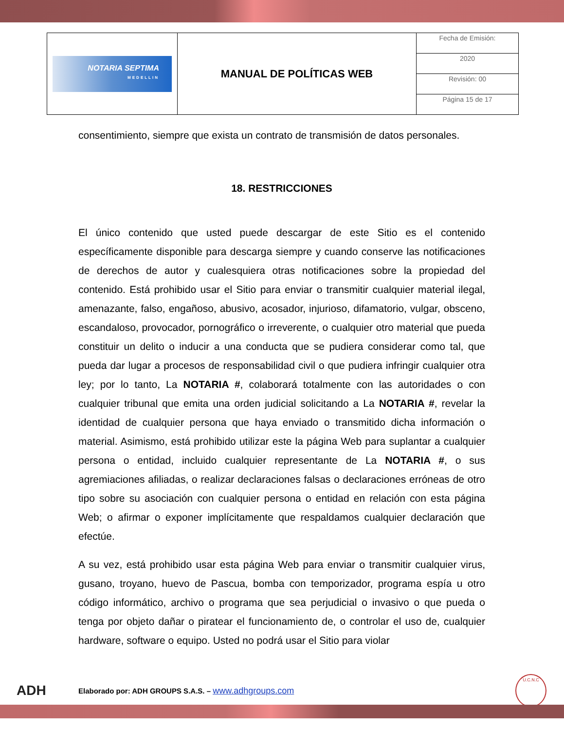| NOTARIA SEPTIMA MEDELLIN | MANUAL DE POLÍTICAS WEB | Fecha de Emisión: |
| | | 2020 |
| | | Revisión: 00 |
| | | Página 15 de 17 |
consentimiento, siempre que exista un contrato de transmisión de datos personales.
18. RESTRICCIONES
El único contenido que usted puede descargar de este Sitio es el contenido específicamente disponible para descarga siempre y cuando conserve las notificaciones de derechos de autor y cualesquiera otras notificaciones sobre la propiedad del contenido. Está prohibido usar el Sitio para enviar o transmitir cualquier material ilegal, amenazante, falso, engañoso, abusivo, acosador, injurioso, difamatorio, vulgar, obsceno, escandaloso, provocador, pornográfico o irreverente, o cualquier otro material que pueda constituir un delito o inducir a una conducta que se pudiera considerar como tal, que pueda dar lugar a procesos de responsabilidad civil o que pudiera infringir cualquier otra ley; por lo tanto, La NOTARIA #, colaborará totalmente con las autoridades o con cualquier tribunal que emita una orden judicial solicitando a La NOTARIA #, revelar la identidad de cualquier persona que haya enviado o transmitido dicha información o material. Asimismo, está prohibido utilizar este la página Web para suplantar a cualquier persona o entidad, incluido cualquier representante de La NOTARIA #, o sus agremiaciones afiliadas, o realizar declaraciones falsas o declaraciones erróneas de otro tipo sobre su asociación con cualquier persona o entidad en relación con esta página Web; o afirmar o exponer implícitamente que respaldamos cualquier declaración que efectúe.
A su vez, está prohibido usar esta página Web para enviar o transmitir cualquier virus, gusano, troyano, huevo de Pascua, bomba con temporizador, programa espía u otro código informático, archivo o programa que sea perjudicial o invasivo o que pueda o tenga por objeto dañar o piratear el funcionamiento de, o controlar el uso de, cualquier hardware, software o equipo. Usted no podrá usar el Sitio para violar
ADH
Elaborado por: ADH GROUPS S.A.S. – www.adhgroups.com
U.C.N.C